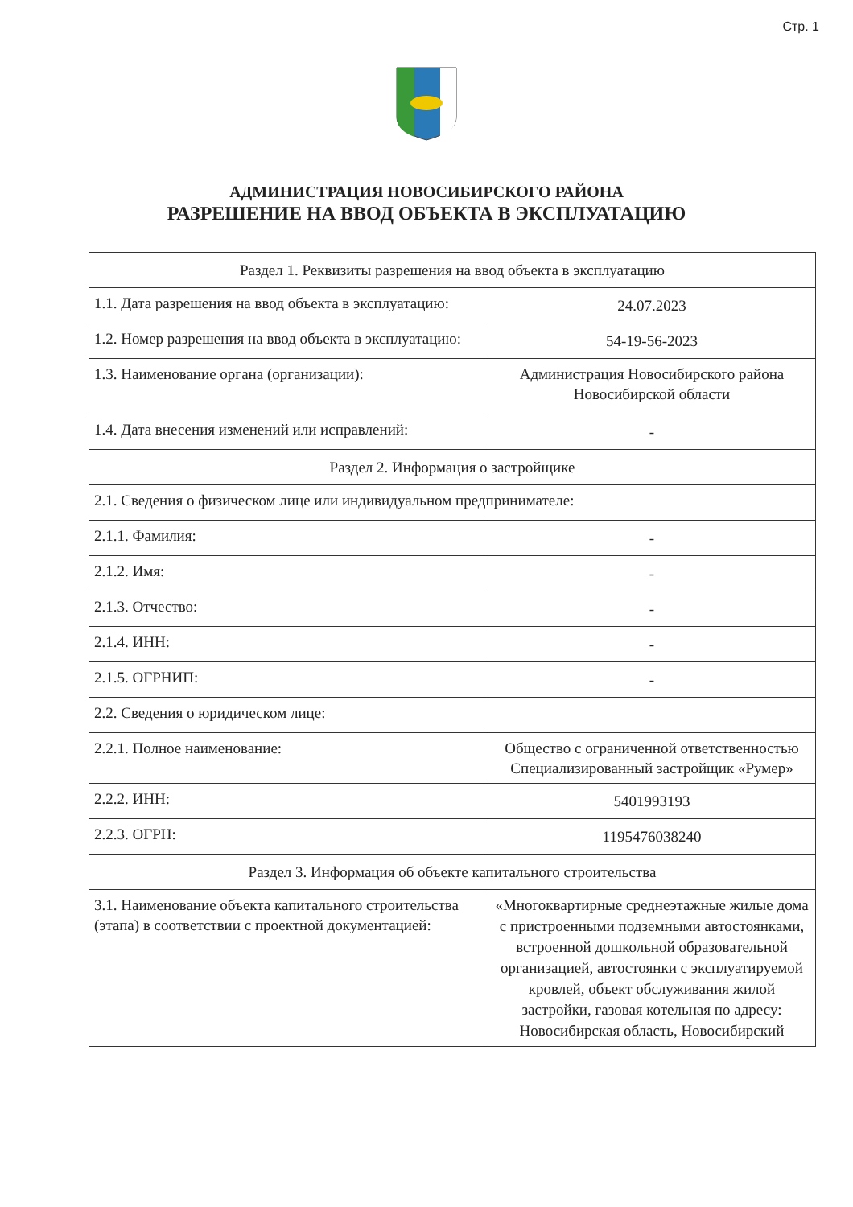Стр. 1
АДМИНИСТРАЦИЯ НОВОСИБИРСКОГО РАЙОНА
РАЗРЕШЕНИЕ НА ВВОД ОБЪЕКТА В ЭКСПЛУАТАЦИЮ
| Раздел 1. Реквизиты разрешения на ввод объекта в эксплуатацию | |
| 1.1. Дата разрешения на ввод объекта в эксплуатацию: | 24.07.2023 |
| 1.2. Номер разрешения на ввод объекта в эксплуатацию: | 54-19-56-2023 |
| 1.3. Наименование органа (организации): | Администрация Новосибирского района Новосибирской области |
| 1.4. Дата внесения изменений или исправлений: | - |
| Раздел 2. Информация о застройщике | |
| 2.1. Сведения о физическом лице или индивидуальном предпринимателе: | |
| 2.1.1. Фамилия: | - |
| 2.1.2. Имя: | - |
| 2.1.3. Отчество: | - |
| 2.1.4. ИНН: | - |
| 2.1.5. ОГРНИП: | - |
| 2.2. Сведения о юридическом лице: | |
| 2.2.1. Полное наименование: | Общество с ограниченной ответственностью Специализированный застройщик «Румер» |
| 2.2.2. ИНН: | 5401993193 |
| 2.2.3. ОГРН: | 1195476038240 |
| Раздел 3. Информация об объекте капитального строительства | |
| 3.1. Наименование объекта капитального строительства (этапа) в соответствии с проектной документацией: | «Многоквартирные среднеэтажные жилые дома с пристроенными подземными автостоянками, встроенной дошкольной образовательной организацией, автостоянки с эксплуатируемой кровлей, объект обслуживания жилой застройки, газовая котельная по адресу: Новосибирская область, Новосибирский |